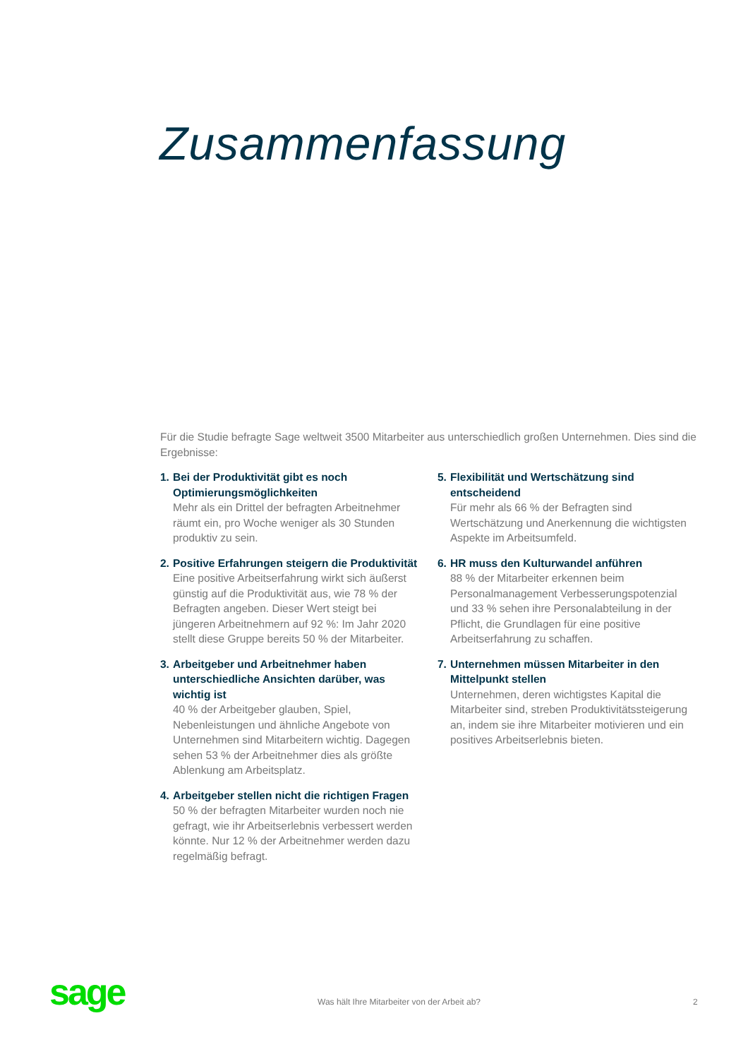Zusammenfassung
Für die Studie befragte Sage weltweit 3500 Mitarbeiter aus unterschiedlich großen Unternehmen. Dies sind die Ergebnisse:
1.
Bei der Produktivität gibt es noch Optimierungsmöglichkeiten
Mehr als ein Drittel der befragten Arbeitnehmer räumt ein, pro Woche weniger als 30 Stunden produktiv zu sein.
2.
Positive Erfahrungen steigern die Produktivität
Eine positive Arbeitserfahrung wirkt sich äußerst günstig auf die Produktivität aus, wie 78 % der Befragten angeben. Dieser Wert steigt bei jüngeren Arbeitnehmern auf 92 %: Im Jahr 2020 stellt diese Gruppe bereits 50 % der Mitarbeiter.
3.
Arbeitgeber und Arbeitnehmer haben unterschiedliche Ansichten darüber, was wichtig ist
40 % der Arbeitgeber glauben, Spiel, Nebenleistungen und ähnliche Angebote von Unternehmen sind Mitarbeitern wichtig. Dagegen sehen 53 % der Arbeitnehmer dies als größte Ablenkung am Arbeitsplatz.
4.
Arbeitgeber stellen nicht die richtigen Fragen
50 % der befragten Mitarbeiter wurden noch nie gefragt, wie ihr Arbeitserlebnis verbessert werden könnte. Nur 12 % der Arbeitnehmer werden dazu regelmäßig befragt.
5.
Flexibilität und Wertschätzung sind entscheidend
Für mehr als 66 % der Befragten sind Wertschätzung und Anerkennung die wichtigsten Aspekte im Arbeitsumfeld.
6.
HR muss den Kulturwandel anführen
88 % der Mitarbeiter erkennen beim Personalmanagement Verbesserungspotenzial und 33 % sehen ihre Personalabteilung in der Pflicht, die Grundlagen für eine positive Arbeitserfahrung zu schaffen.
7.
Unternehmen müssen Mitarbeiter in den Mittelpunkt stellen
Unternehmen, deren wichtigstes Kapital die Mitarbeiter sind, streben Produktivitätssteigerung an, indem sie ihre Mitarbeiter motivieren und ein positives Arbeitserlebnis bieten.
sage
Was hält Ihre Mitarbeiter von der Arbeit ab?
2